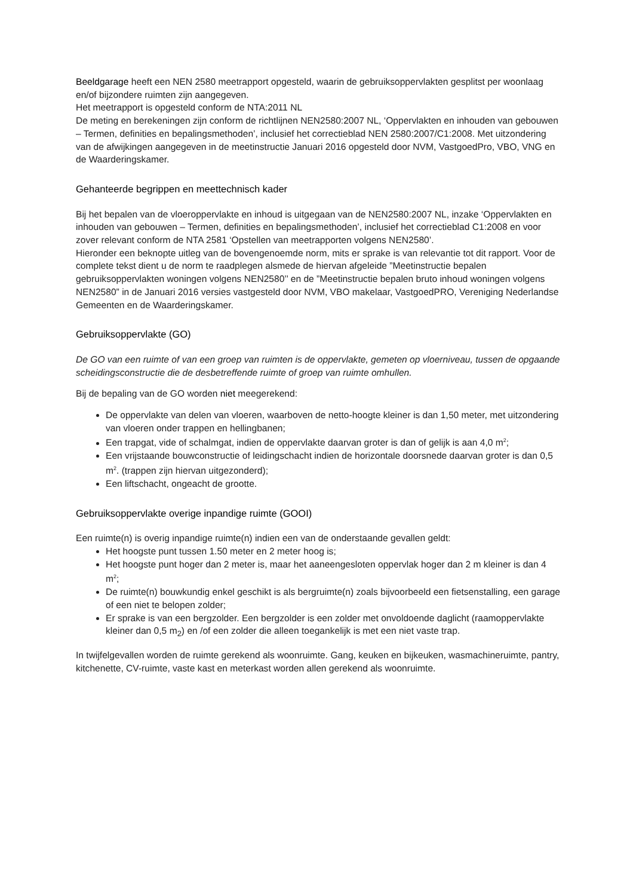Beeldgarage heeft een NEN 2580 meetrapport opgesteld, waarin de gebruiksoppervlakten gesplitst per woonlaag en/of bijzondere ruimten zijn aangegeven.
Het meetrapport is opgesteld conform de NTA:2011 NL
De meting en berekeningen zijn conform de richtlijnen NEN2580:2007 NL, ‘Oppervlakten en inhouden van gebouwen – Termen, definities en bepalingsmethoden’, inclusief het correctieblad NEN 2580:2007/C1:2008. Met uitzondering van de afwijkingen aangegeven in de meetinstructie Januari 2016 opgesteld door NVM, VastgoedPro, VBO, VNG en de Waarderingskamer.
Gehanteerde begrippen en meettechnisch kader
Bij het bepalen van de vloeroppervlakte en inhoud is uitgegaan van de NEN2580:2007 NL, inzake ‘Oppervlakten en inhouden van gebouwen – Termen, definities en bepalingsmethoden’, inclusief het correctieblad C1:2008 en voor zover relevant conform de NTA 2581 ‘Opstellen van meetrapporten volgens NEN2580’.
Hieronder een beknopte uitleg van de bovengenoemde norm, mits er sprake is van relevantie tot dit rapport. Voor de complete tekst dient u de norm te raadplegen alsmede de hiervan afgeleide ”Meetinstructie bepalen gebruiksoppervlakten woningen volgens NEN2580’’ en de ”Meetinstructie bepalen bruto inhoud woningen volgens NEN2580” in de Januari 2016 versies vastgesteld door NVM, VBO makelaar, VastgoedPRO, Vereniging Nederlandse Gemeenten en de Waarderingskamer.
Gebruiksoppervlakte (GO)
De GO van een ruimte of van een groep van ruimten is de oppervlakte, gemeten op vloerniveau, tussen de opgaande scheidingsconstructie die de desbetreffende ruimte of groep van ruimte omhullen.
Bij de bepaling van de GO worden niet meegerekend:
De oppervlakte van delen van vloeren, waarboven de netto-hoogte kleiner is dan 1,50 meter, met uitzondering van vloeren onder trappen en hellingbanen;
Een trapgat, vide of schalmgat, indien de oppervlakte daarvan groter is dan of gelijk is aan 4,0 m<sup>2</sup>;
Een vrijstaande bouwconstructie of leidingschacht indien de horizontale doorsnede daarvan groter is dan 0,5 m<sup>2</sup>. (trappen zijn hiervan uitgezonderd);
Een liftschacht, ongeacht de grootte.
Gebruiksoppervlakte overige inpandige ruimte (GOOI)
Een ruimte(n) is overig inpandige ruimte(n) indien een van de onderstaande gevallen geldt:
Het hoogste punt tussen 1.50 meter en 2 meter hoog is;
Het hoogste punt hoger dan 2 meter is, maar het aaneengesloten oppervlak hoger dan 2 m kleiner is dan 4 m<sup>2</sup>;
De ruimte(n) bouwkundig enkel geschikt is als bergruimte(n) zoals bijvoorbeeld een fietsenstalling, een garage of een niet te belopen zolder;
Er sprake is van een bergzolder. Een bergzolder is een zolder met onvoldoende daglicht (raamoppervlakte kleiner dan 0,5 m<sub>2</sub>) en /of een zolder die alleen toegankelijk is met een niet vaste trap.
In twijfelgevallen worden de ruimte gerekend als woonruimte. Gang, keuken en bijkeuken, wasmachineruimte, pantry, kitchenette, CV-ruimte, vaste kast en meterkast worden allen gerekend als woonruimte.